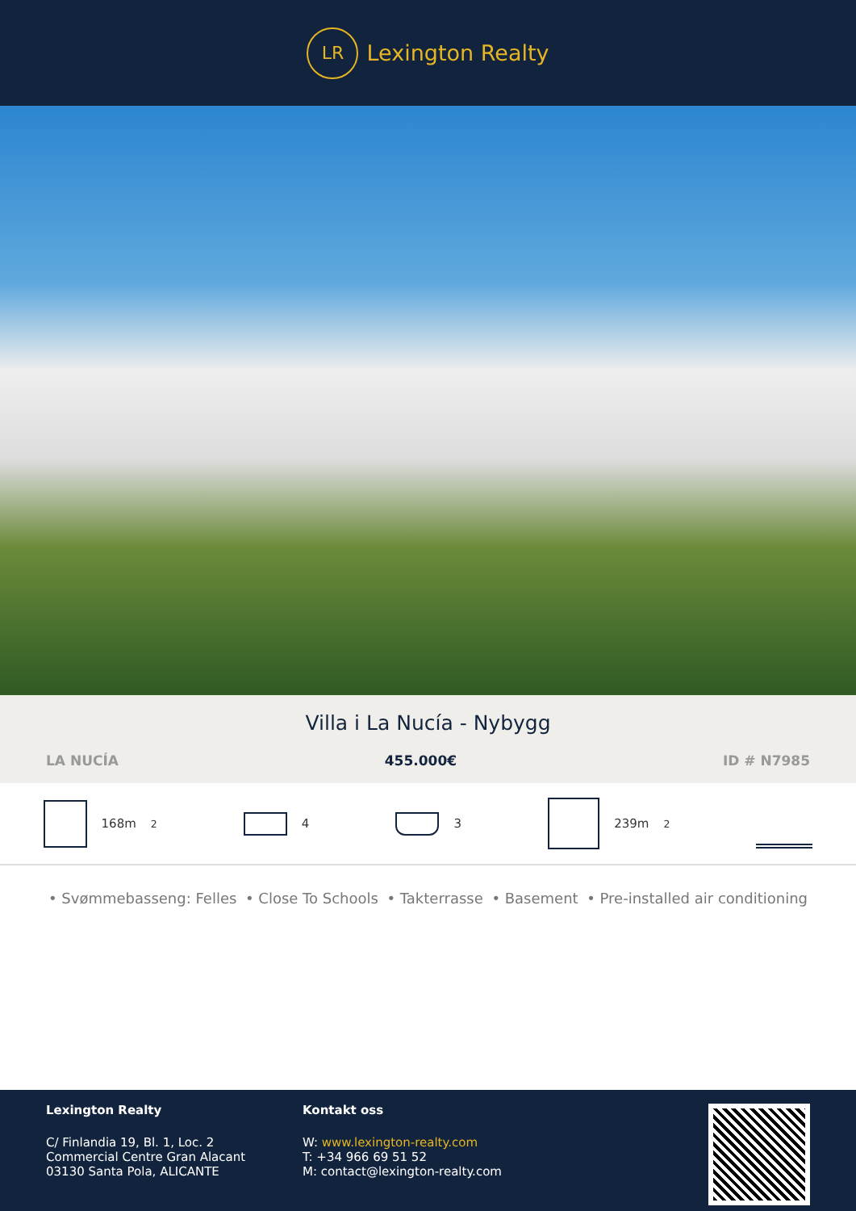LR
Lexington Realty
Villa i La Nucía - Nybygg
LA NUCÍA 455.000€ ID # N7985
168m<sup>2</sup> 4 3 239m<sup>2</sup>
• Svømmebasseng: Felles • Close To Schools • Takterrasse • Basement • Pre-installed air conditioning
Lexington Realty
C/ Finlandia 19, Bl. 1, Loc. 2
Commercial Centre Gran Alacant
03130 Santa Pola, ALICANTE
Kontakt oss
W: www.lexington-realty.com
T: +34 966 69 51 52
M: contact@lexington-realty.com